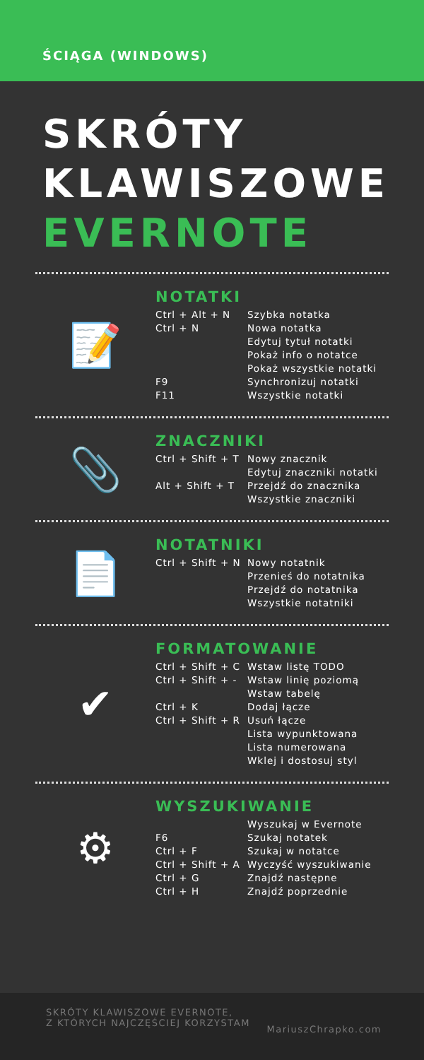ŚCIĄGA (WINDOWS)
SKRÓTY
KLAWISZOWE
EVERNOTE
📝
NOTATKI
| Ctrl + Alt + N | Szybka notatka |
| Ctrl + N | Nowa notatka |
| | Edytuj tytuł notatki |
| | Pokaż info o notatce |
| | Pokaż wszystkie notatki |
| F9 | Synchronizuj notatki |
| F11 | Wszystkie notatki |
📎
ZNACZNIKI
| Ctrl + Shift + T | Nowy znacznik |
| | Edytuj znaczniki notatki |
| Alt + Shift + T | Przejdź do znacznika |
| | Wszystkie znaczniki |
📄
NOTATNIKI
| Ctrl + Shift + N | Nowy notatnik |
| | Przenieś do notatnika |
| | Przejdź do notatnika |
| | Wszystkie notatniki |
✔
FORMATOWANIE
| Ctrl + Shift + C | Wstaw listę TODO |
| Ctrl + Shift + - | Wstaw linię poziomą |
| | Wstaw tabelę |
| Ctrl + K | Dodaj łącze |
| Ctrl + Shift + R | Usuń łącze |
| | Lista wypunktowana |
| | Lista numerowana |
| | Wklej i dostosuj styl |
⚙
WYSZUKIWANIE
| | Wyszukaj w Evernote |
| F6 | Szukaj notatek |
| Ctrl + F | Szukaj w notatce |
| Ctrl + Shift + A | Wyczyść wyszukiwanie |
| Ctrl + G | Znajdź następne |
| Ctrl + H | Znajdź poprzednie |
SKRÓTY KLAWISZOWE EVERNOTE,
Z KTÓRYCH NAJCZĘŚCIEJ KORZYSTAM
MariuszChrapko.com